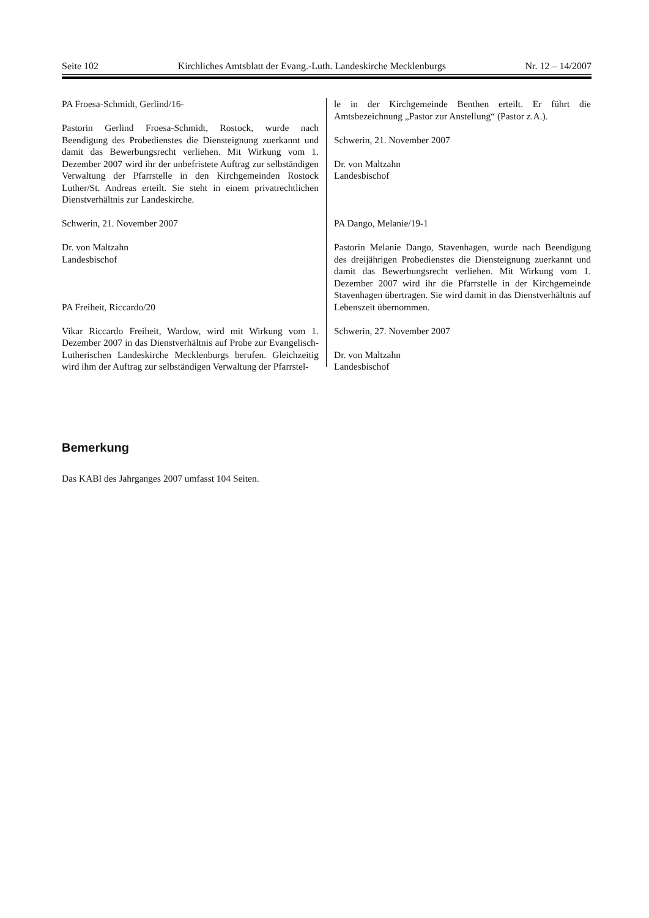Seite 102 Kirchliches Amtsblatt der Evang.-Luth. Landeskirche Mecklenburgs Nr. 12 – 14/2007
PA Froesa-Schmidt, Gerlind/16-
Pastorin Gerlind Froesa-Schmidt, Rostock, wurde nach Beendigung des Probedienstes die Diensteignung zuerkannt und damit das Bewerbungsrecht verliehen. Mit Wirkung vom 1. Dezember 2007 wird ihr der unbefristete Auftrag zur selbständigen Verwaltung der Pfarrstelle in den Kirchgemeinden Rostock Luther/St. Andreas erteilt. Sie steht in einem privatrechtlichen Dienstverhältnis zur Landeskirche.
Schwerin, 21. November 2007
Dr. von Maltzahn
Landesbischof
PA Freiheit, Riccardo/20
Vikar Riccardo Freiheit, Wardow, wird mit Wirkung vom 1. Dezember 2007 in das Dienstverhältnis auf Probe zur Evangelisch-Lutherischen Landeskirche Mecklenburgs berufen. Gleichzeitig wird ihm der Auftrag zur selbständigen Verwaltung der Pfarrstel-
le in der Kirchgemeinde Benthen erteilt. Er führt die Amtsbezeichnung „Pastor zur Anstellung“ (Pastor z.A.).
Schwerin, 21. November 2007
Dr. von Maltzahn
Landesbischof
PA Dango, Melanie/19-1
Pastorin Melanie Dango, Stavenhagen, wurde nach Beendigung des dreijährigen Probedienstes die Diensteignung zuerkannt und damit das Bewerbungsrecht verliehen. Mit Wirkung vom 1. Dezember 2007 wird ihr die Pfarrstelle in der Kirchgemeinde Stavenhagen übertragen. Sie wird damit in das Dienstverhältnis auf Lebenszeit übernommen.
Schwerin, 27. November 2007
Dr. von Maltzahn
Landesbischof
Bemerkung
Das KABl des Jahrganges 2007 umfasst 104 Seiten.